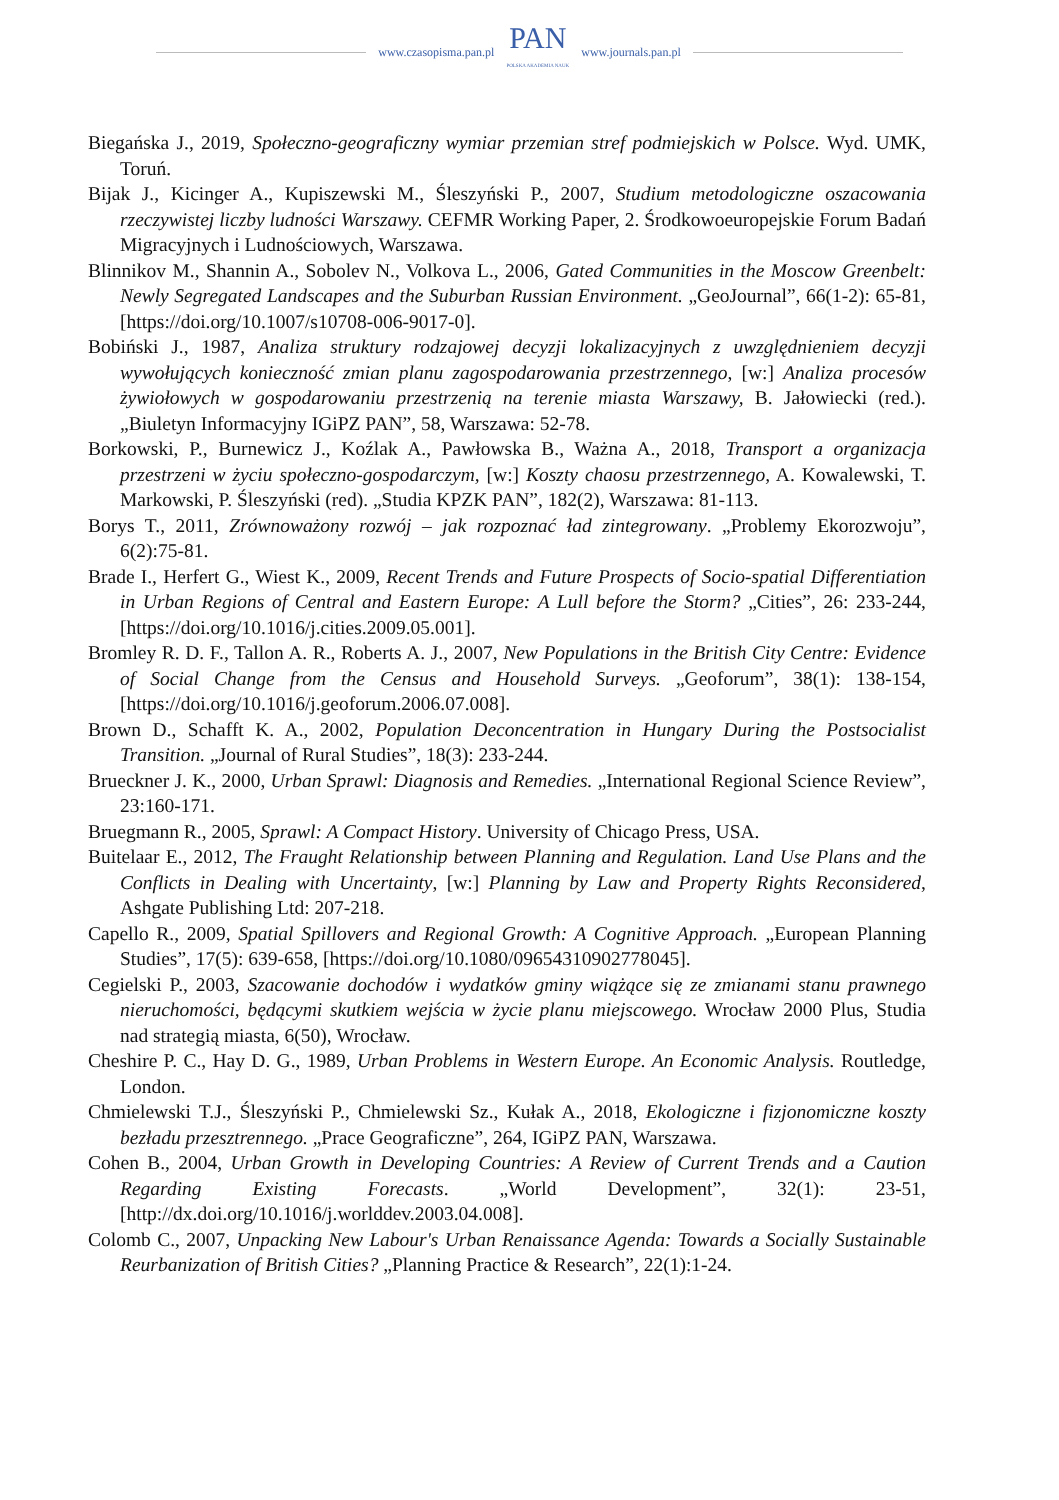www.czasopisma.pan.pl PAN
POLSKA AKADEMIA NAUK www.journals.pan.pl
Biegańska J., 2019, Społeczno-geograficzny wymiar przemian stref podmiejskich w Polsce. Wyd. UMK, Toruń.
Bijak J., Kicinger A., Kupiszewski M., Śleszyński P., 2007, Studium metodologiczne oszacowania rzeczywistej liczby ludności Warszawy. CEFMR Working Paper, 2. Środkowoeuropejskie Forum Badań Migracyjnych i Ludnościowych, Warszawa.
Blinnikov M., Shannin A., Sobolev N., Volkova L., 2006, Gated Communities in the Moscow Greenbelt: Newly Segregated Landscapes and the Suburban Russian Environment. „GeoJournal”, 66(1-2): 65-81, [https://doi.org/10.1007/s10708-006-9017-0].
Bobiński J., 1987, Analiza struktury rodzajowej decyzji lokalizacyjnych z uwzględnieniem decyzji wywołujących konieczność zmian planu zagospodarowania przestrzennego, [w:] Analiza procesów żywiołowych w gospodarowaniu przestrzenią na terenie miasta Warszawy, B. Jałowiecki (red.). „Biuletyn Informacyjny IGiPZ PAN”, 58, Warszawa: 52-78.
Borkowski, P., Burnewicz J., Koźlak A., Pawłowska B., Ważna A., 2018, Transport a organizacja przestrzeni w życiu społeczno-gospodarczym, [w:] Koszty chaosu przestrzen­nego, A. Kowalewski, T. Markowski, P. Śleszyński (red). „Studia KPZK PAN”, 182(2), Warszawa: 81-113.
Borys T., 2011, Zrównoważony rozwój – jak rozpoznać ład zintegrowany. „Problemy Ekorozwoju”, 6(2):75-81.
Brade I., Herfert G., Wiest K., 2009, Recent Trends and Future Prospects of Socio-spatial Differentiation in Urban Regions of Central and Eastern Europe: A Lull before the Storm? „Cities”, 26: 233-244, [https://doi.org/10.1016/j.cities.2009.05.001].
Bromley R. D. F., Tallon A. R., Roberts A. J., 2007, New Populations in the British City Centre: Evidence of Social Change from the Census and Household Surveys. „Geoforum”, 38(1): 138-154, [https://doi.org/10.1016/j.geoforum.2006.07.008].
Brown D., Schafft K. A., 2002, Population Deconcentration in Hungary During the Postsocialist Transition. „Journal of Rural Studies”, 18(3): 233-244.
Brueckner J. K., 2000, Urban Sprawl: Diagnosis and Remedies. „International Regional Science Review”, 23:160-171.
Bruegmann R., 2005, Sprawl: A Compact History. University of Chicago Press, USA.
Buitelaar E., 2012, The Fraught Relationship between Planning and Regulation. Land Use Plans and the Conflicts in Dealing with Uncertainty, [w:] Planning by Law and Property Rights Reconsidered, Ashgate Publishing Ltd: 207-218.
Capello R., 2009, Spatial Spillovers and Regional Growth: A Cognitive Approach. „European Planning Studies”, 17(5): 639-658, [https://doi.org/10.1080/09654310902778045].
Cegielski P., 2003, Szacowanie dochodów i wydatków gminy wiążące się ze zmianami stanu prawnego nieruchomości, będącymi skutkiem wejścia w życie planu miejscowego. Wrocław 2000 Plus, Studia nad strategią miasta, 6(50), Wrocław.
Cheshire P. C., Hay D. G., 1989, Urban Problems in Western Europe. An Economic Analysis. Routledge, London.
Chmielewski T.J., Śleszyński P., Chmielewski Sz., Kułak A., 2018, Ekologiczne i fizjonomiczne koszty bezładu przesztrennego. „Prace Geograficzne”, 264, IGiPZ PAN, Warszawa.
Cohen B., 2004, Urban Growth in Developing Countries: A Review of Current Trends and a Caution Regarding Existing Forecasts. „World Development”, 32(1): 23-51, [http://dx.doi.org/10.1016/j.worlddev.2003.04.008].
Colomb C., 2007, Unpacking New Labour's Urban Renaissance Agenda: Towards a Socially Sustainable Reurbanization of British Cities? „Planning Practice & Research”, 22(1):1-24.